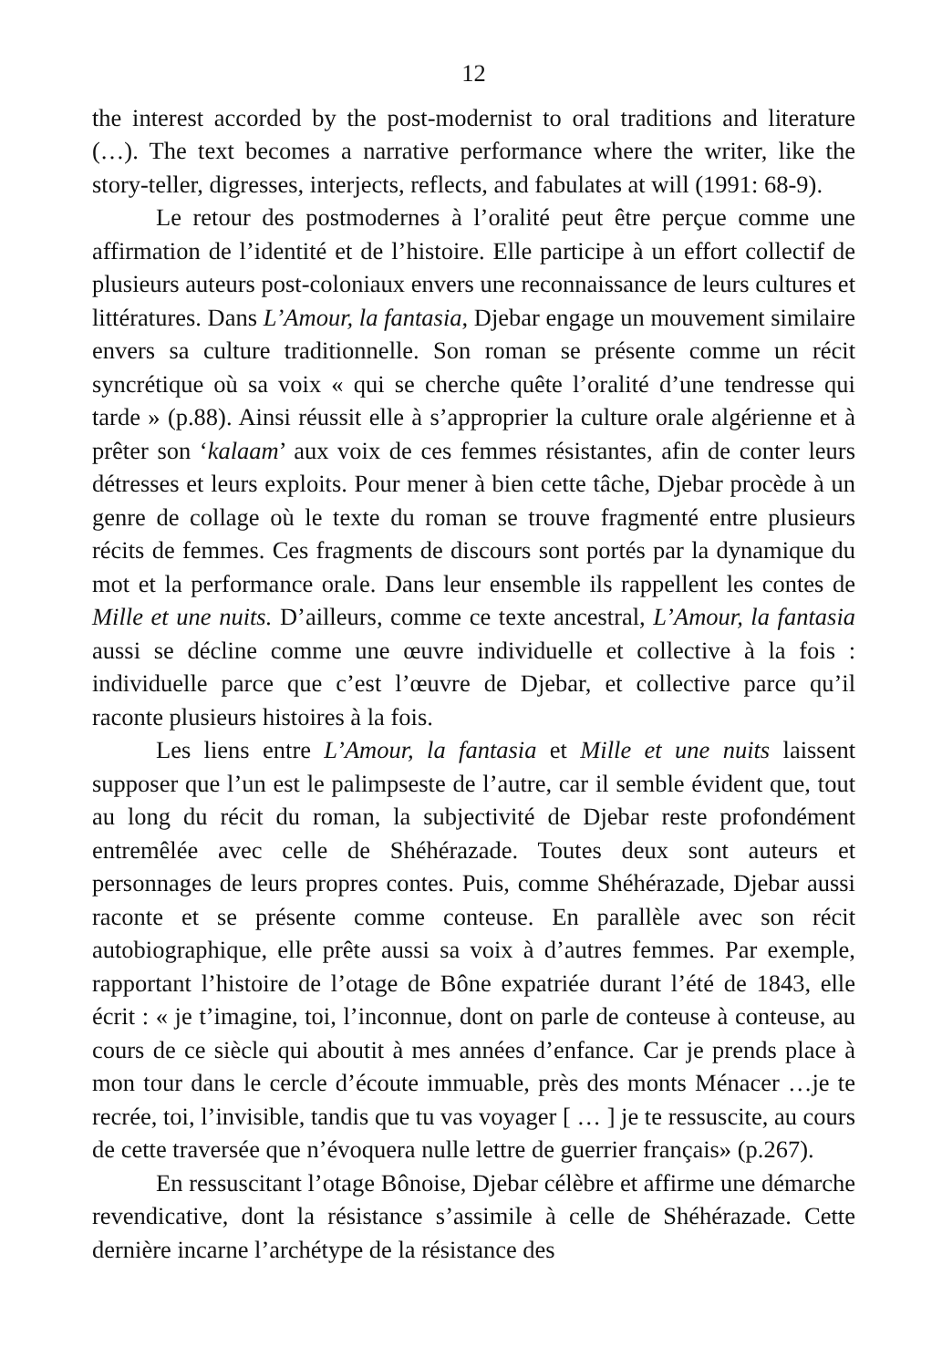12
the interest accorded by the post-modernist to oral traditions and literature (…). The text becomes a narrative performance where the writer, like the story-teller, digresses, interjects, reflects, and fabulates at will (1991: 68-9).
Le retour des postmodernes à l’oralité peut être perçue comme une affirmation de l’identité et de l’histoire. Elle participe à un effort collectif de plusieurs auteurs post-coloniaux envers une reconnaissance de leurs cultures et littératures. Dans L’Amour, la fantasia, Djebar engage un mouvement similaire envers sa culture traditionnelle. Son roman se présente comme un récit syncrétique où sa voix « qui se cherche quête l’oralité d’une tendresse qui tarde » (p.88). Ainsi réussit elle à s’approprier la culture orale algérienne et à prêter son ‘kalaam’ aux voix de ces femmes résistantes, afin de conter leurs détresses et leurs exploits. Pour mener à bien cette tâche, Djebar procède à un genre de collage où le texte du roman se trouve fragmenté entre plusieurs récits de femmes. Ces fragments de discours sont portés par la dynamique du mot et la performance orale. Dans leur ensemble ils rappellent les contes de Mille et une nuits. D’ailleurs, comme ce texte ancestral, L’Amour, la fantasia aussi se décline comme une œuvre individuelle et collective à la fois : individuelle parce que c’est l’œuvre de Djebar, et collective parce qu’il raconte plusieurs histoires à la fois.
Les liens entre L’Amour, la fantasia et Mille et une nuits laissent supposer que l’un est le palimpseste de l’autre, car il semble évident que, tout au long du récit du roman, la subjectivité de Djebar reste profondément entremêlée avec celle de Shéhérazade. Toutes deux sont auteurs et personnages de leurs propres contes. Puis, comme Shéhérazade, Djebar aussi raconte et se présente comme conteuse. En parallèle avec son récit autobiographique, elle prête aussi sa voix à d’autres femmes. Par exemple, rapportant l’histoire de l’otage de Bône expatriée durant l’été de 1843, elle écrit : « je t’imagine, toi, l’inconnue, dont on parle de conteuse à conteuse, au cours de ce siècle qui aboutit à mes années d’enfance. Car je prends place à mon tour dans le cercle d’écoute immuable, près des monts Ménacer …je te recrée, toi, l’invisible, tandis que tu vas voyager [ … ] je te ressuscite, au cours de cette traversée que n’évoquera nulle lettre de guerrier français» (p.267).
En ressuscitant l’otage Bônoise, Djebar célèbre et affirme une démarche revendicative, dont la résistance s’assimile à celle de Shéhérazade. Cette dernière incarne l’archétype de la résistance des